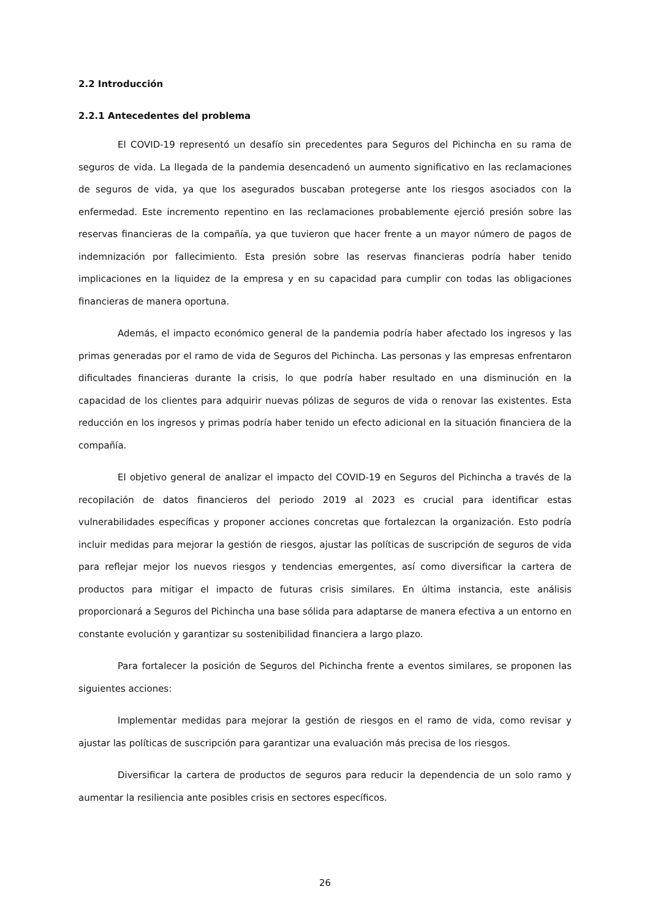2.2 Introducción
2.2.1 Antecedentes del problema
El COVID-19 representó un desafío sin precedentes para Seguros del Pichincha en su rama de seguros de vida. La llegada de la pandemia desencadenó un aumento significativo en las reclamaciones de seguros de vida, ya que los asegurados buscaban protegerse ante los riesgos asociados con la enfermedad. Este incremento repentino en las reclamaciones probablemente ejerció presión sobre las reservas financieras de la compañía, ya que tuvieron que hacer frente a un mayor número de pagos de indemnización por fallecimiento. Esta presión sobre las reservas financieras podría haber tenido implicaciones en la liquidez de la empresa y en su capacidad para cumplir con todas las obligaciones financieras de manera oportuna.
Además, el impacto económico general de la pandemia podría haber afectado los ingresos y las primas generadas por el ramo de vida de Seguros del Pichincha. Las personas y las empresas enfrentaron dificultades financieras durante la crisis, lo que podría haber resultado en una disminución en la capacidad de los clientes para adquirir nuevas pólizas de seguros de vida o renovar las existentes. Esta reducción en los ingresos y primas podría haber tenido un efecto adicional en la situación financiera de la compañía.
El objetivo general de analizar el impacto del COVID-19 en Seguros del Pichincha a través de la recopilación de datos financieros del periodo 2019 al 2023 es crucial para identificar estas vulnerabilidades específicas y proponer acciones concretas que fortalezcan la organización. Esto podría incluir medidas para mejorar la gestión de riesgos, ajustar las políticas de suscripción de seguros de vida para reflejar mejor los nuevos riesgos y tendencias emergentes, así como diversificar la cartera de productos para mitigar el impacto de futuras crisis similares. En última instancia, este análisis proporcionará a Seguros del Pichincha una base sólida para adaptarse de manera efectiva a un entorno en constante evolución y garantizar su sostenibilidad financiera a largo plazo.
Para fortalecer la posición de Seguros del Pichincha frente a eventos similares, se proponen las siguientes acciones:
Implementar medidas para mejorar la gestión de riesgos en el ramo de vida, como revisar y ajustar las políticas de suscripción para garantizar una evaluación más precisa de los riesgos.
Diversificar la cartera de productos de seguros para reducir la dependencia de un solo ramo y aumentar la resiliencia ante posibles crisis en sectores específicos.
26